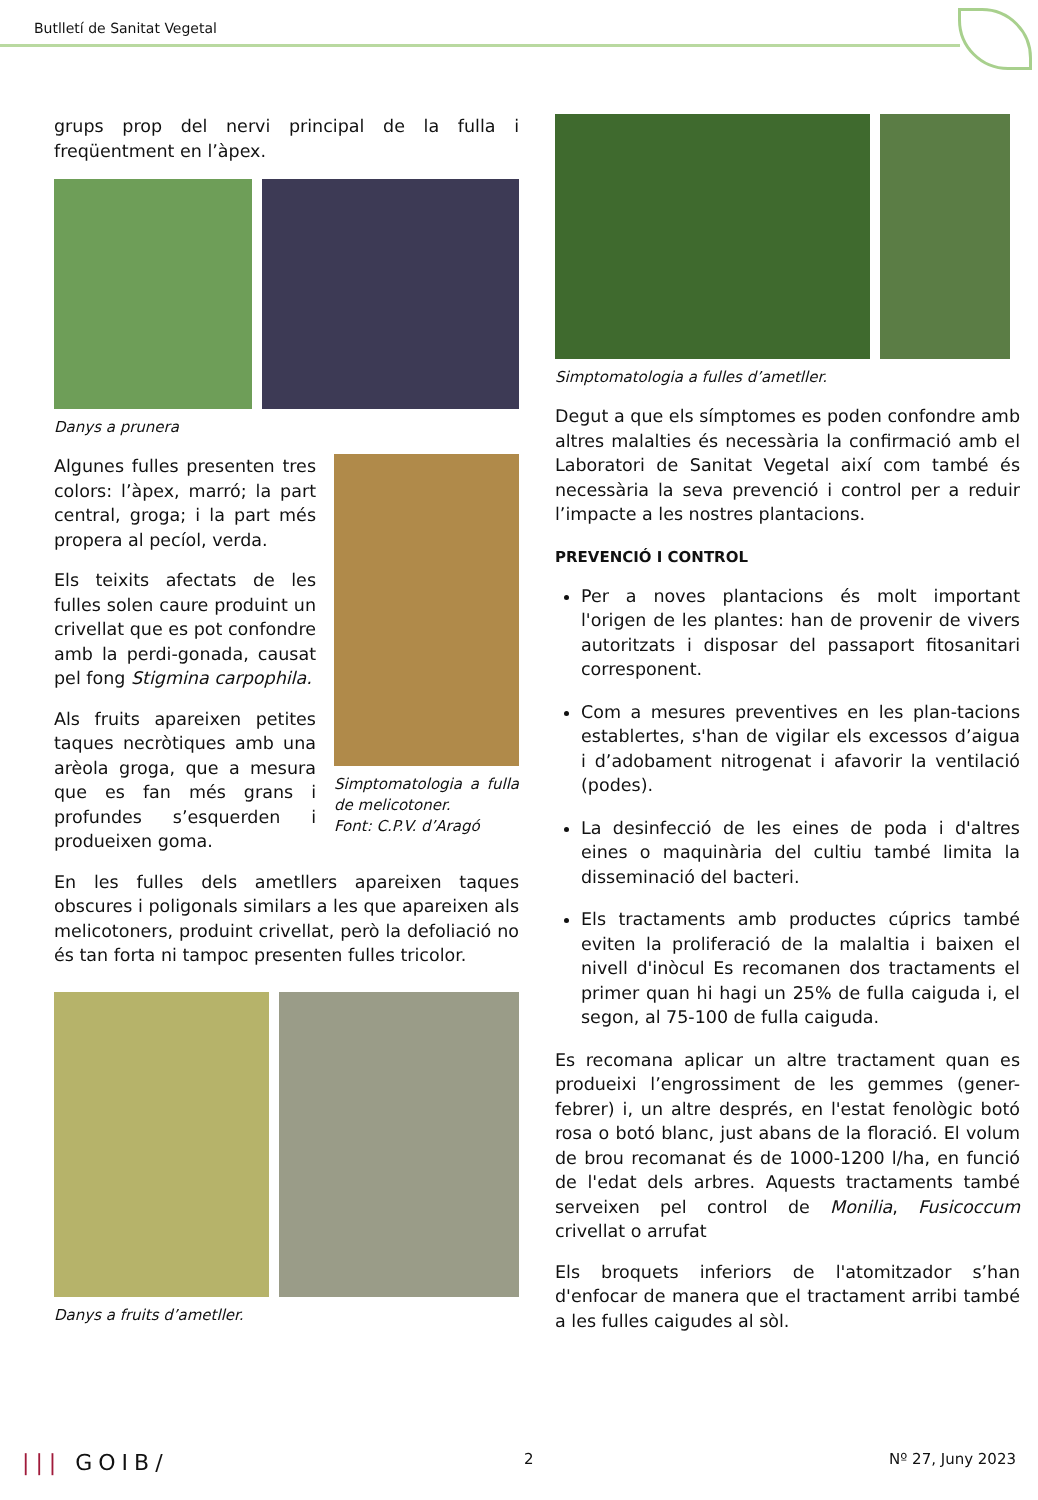Butlletí de Sanitat Vegetal
grups prop del nervi principal de la fulla i freqüentment en l’àpex.
Danys a prunera
Algunes fulles presenten tres colors: l’àpex, marró; la part central, groga; i la part més propera al pecíol, verda.
Els teixits afectats de les fulles solen caure produint un crivellat que es pot confondre amb la perdi-gonada, causat pel fong Stigmina carpophila.
Als fruits apareixen petites taques necròtiques amb una arèola groga, que a mesura que es fan més grans i profundes s’esquerden i produeixen goma.
Simptomatologia a fulla de melicotoner.
Font: C.P.V. d’Aragó
En les fulles dels ametllers apareixen taques obscures i poligonals similars a les que apareixen als melicotoners, produint crivellat, però la defoliació no és tan forta ni tampoc presenten fulles tricolor.
Danys a fruits d’ametller.
Simptomatologia a fulles d’ametller.
Degut a que els símptomes es poden confondre amb altres malalties és necessària la confirmació amb el Laboratori de Sanitat Vegetal així com també és necessària la seva prevenció i control per a reduir l’impacte a les nostres plantacions.
PREVENCIÓ I CONTROL
Per a noves plantacions és molt important l'origen de les plantes: han de provenir de vivers autoritzats i disposar del passaport fitosanitari corresponent.
Com a mesures preventives en les plan-tacions establertes, s'han de vigilar els excessos d’aigua i d’adobament nitrogenat i afavorir la ventilació (podes).
La desinfecció de les eines de poda i d'altres eines o maquinària del cultiu també limita la disseminació del bacteri.
Els tractaments amb productes cúprics també eviten la proliferació de la malaltia i baixen el nivell d'inòcul Es recomanen dos tractaments el primer quan hi hagi un 25% de fulla caiguda i, el segon, al 75-100 de fulla caiguda.
Es recomana aplicar un altre tractament quan es produeixi l’engrossiment de les gemmes (gener-febrer) i, un altre després, en l'estat fenològic botó rosa o botó blanc, just abans de la floració. El volum de brou recomanat és de 1000-1200 l/ha, en funció de l'edat dels arbres. Aquests tractaments també serveixen pel control de Monilia, Fusicoccum crivellat o arrufat
Els broquets inferiors de l'atomitzador s’han d'enfocar de manera que el tractament arribi també a les fulles caigudes al sòl.
||| GOIB/ 2 Nº 27, Juny 2023